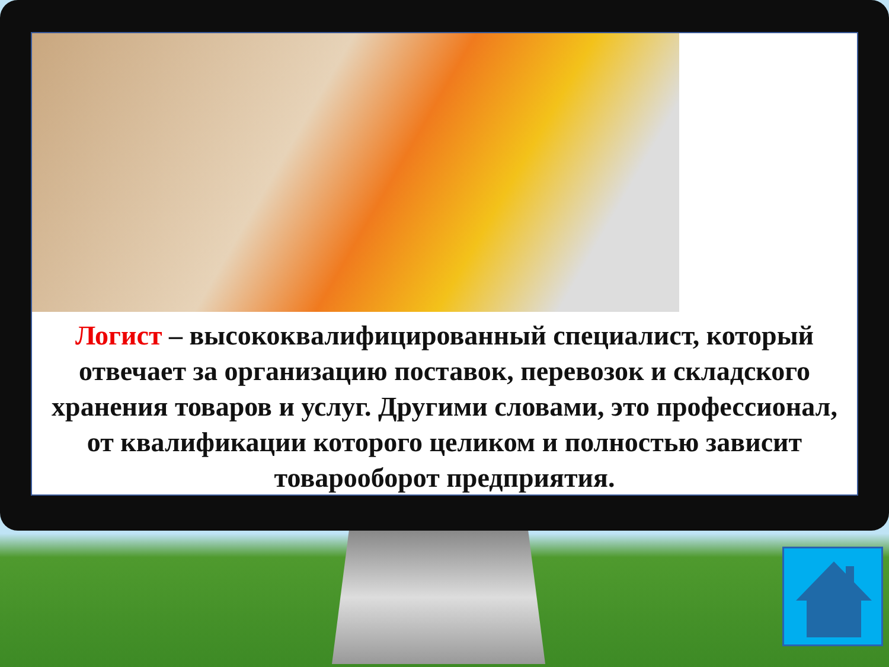Логист – высококвалифицированный специалист, который отвечает за организацию поставок, перевозок и складского хранения товаров и услуг. Другими словами, это профессионал, от квалификации которого целиком и полностью зависит товарооборот предприятия.